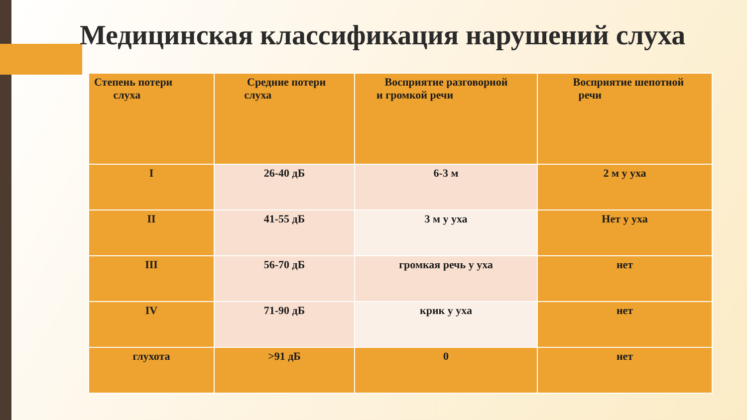Медицинская классификация нарушений слуха
| Степень потери слуха | Средние потери слуха | Восприятие разговорной и громкой речи | Восприятие шепотной речи |
| I | 26-40 дБ | 6-3 м | 2 м у уха |
| II | 41-55 дБ | 3 м у уха | Нет у уха |
| III | 56-70 дБ | громкая речь у уха | нет |
| IV | 71-90 дБ | крик у уха | нет |
| глухота | >91 дБ | 0 | нет |